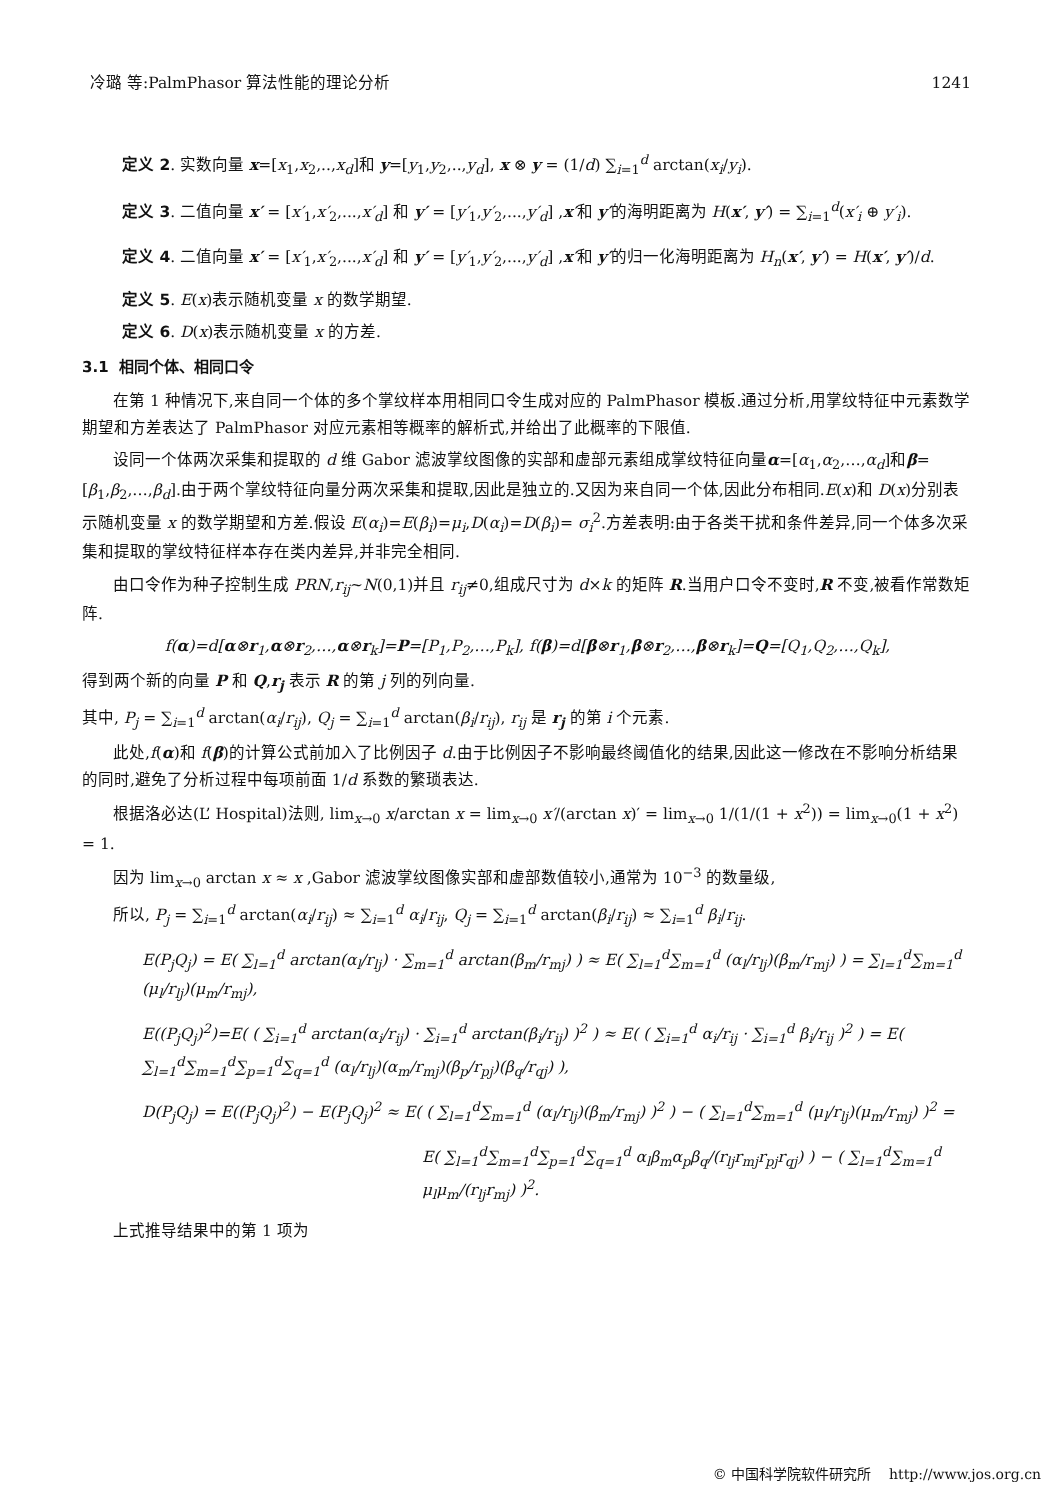冷璐 等:PalmPhasor 算法性能的理论分析 1241
定义 2. 实数向量 x=[x<sub>1</sub>,x<sub>2</sub>,..,x<sub>d</sub>]和 y=[y<sub>1</sub>,y<sub>2</sub>,..,y<sub>d</sub>], x ⊗ y = (1/d) ∑<sub>i=1</sub><sup>d</sup> arctan(x<sub>i</sub>/y<sub>i</sub>).
定义 3. 二值向量 x′ = [x′<sub>1</sub>,x′<sub>2</sub>,...,x′<sub>d</sub>] 和 y′ = [y′<sub>1</sub>,y′<sub>2</sub>,...,y′<sub>d</sub>] ,x′和 y′的海明距离为 H(x′, y′) = ∑<sub>i=1</sub><sup>d</sup>(x′<sub>i</sub> ⊕ y′<sub>i</sub>).
定义 4. 二值向量 x′ = [x′<sub>1</sub>,x′<sub>2</sub>,...,x′<sub>d</sub>] 和 y′ = [y′<sub>1</sub>,y′<sub>2</sub>,...,y′<sub>d</sub>] ,x′和 y′的归一化海明距离为 H<sub>n</sub>(x′, y′) = H(x′, y′)/d.
定义 5. E(x)表示随机变量 x 的数学期望.
定义 6. D(x)表示随机变量 x 的方差.
3.1 相同个体、相同口令
在第 1 种情况下,来自同一个体的多个掌纹样本用相同口令生成对应的 PalmPhasor 模板.通过分析,用掌纹特征中元素数学期望和方差表达了 PalmPhasor 对应元素相等概率的解析式,并给出了此概率的下限值.
设同一个体两次采集和提取的 d 维 Gabor 滤波掌纹图像的实部和虚部元素组成掌纹特征向量α=[α<sub>1</sub>,α<sub>2</sub>,…,α<sub>d</sub>]和β=[β<sub>1</sub>,β<sub>2</sub>,…,β<sub>d</sub>].由于两个掌纹特征向量分两次采集和提取,因此是独立的.又因为来自同一个体,因此分布相同.E(x)和 D(x)分别表示随机变量 x 的数学期望和方差.假设 E(α<sub>i</sub>)=E(β<sub>i</sub>)=μ<sub>i</sub>,D(α<sub>i</sub>)=D(β<sub>i</sub>)= σ<sub>i</sub><sup>2</sup>.方差表明:由于各类干扰和条件差异,同一个体多次采集和提取的掌纹特征样本存在类内差异,并非完全相同.
由口令作为种子控制生成 PRN,r<sub>ij</sub>~N(0,1)并且 r<sub>ij</sub>≠0,组成尺寸为 d×k 的矩阵 R.当用户口令不变时,R 不变,被看作常数矩阵.
f(α)=d[α⊗r<sub>1</sub>,α⊗r<sub>2</sub>,…,α⊗r<sub>k</sub>]=P=[P<sub>1</sub>,P<sub>2</sub>,…,P<sub>k</sub>], f(β)=d[β⊗r<sub>1</sub>,β⊗r<sub>2</sub>,…,β⊗r<sub>k</sub>]=Q=[Q<sub>1</sub>,Q<sub>2</sub>,…,Q<sub>k</sub>],
得到两个新的向量 P 和 Q,r<sub>j</sub> 表示 R 的第 j 列的列向量.
其中, P<sub>j</sub> = ∑<sub>i=1</sub><sup>d</sup> arctan(α<sub>i</sub>/r<sub>ij</sub>), Q<sub>j</sub> = ∑<sub>i=1</sub><sup>d</sup> arctan(β<sub>i</sub>/r<sub>ij</sub>), r<sub>ij</sub> 是 r<sub>j</sub> 的第 i 个元素.
此处,f(α)和 f(β)的计算公式前加入了比例因子 d.由于比例因子不影响最终阈值化的结果,因此这一修改在不影响分析结果的同时,避免了分析过程中每项前面 1/d 系数的繁琐表达.
根据洛必达(L’ Hospital)法则, lim<sub>x→0</sub> x/arctan x = lim<sub>x→0</sub> x′/(arctan x)′ = lim<sub>x→0</sub> 1/(1/(1 + x<sup>2</sup>)) = lim<sub>x→0</sub>(1 + x<sup>2</sup>) = 1.
因为 lim<sub>x→0</sub> arctan x ≈ x ,Gabor 滤波掌纹图像实部和虚部数值较小,通常为 10<sup>−3</sup> 的数量级,
所以, P<sub>j</sub> = ∑<sub>i=1</sub><sup>d</sup> arctan(α<sub>i</sub>/r<sub>ij</sub>) ≈ ∑<sub>i=1</sub><sup>d</sup> α<sub>i</sub>/r<sub>ij</sub>, Q<sub>j</sub> = ∑<sub>i=1</sub><sup>d</sup> arctan(β<sub>i</sub>/r<sub>ij</sub>) ≈ ∑<sub>i=1</sub><sup>d</sup> β<sub>i</sub>/r<sub>ij</sub>.
E(P<sub>j</sub>Q<sub>j</sub>) = E( ∑<sub>l=1</sub><sup>d</sup> arctan(α<sub>l</sub>/r<sub>lj</sub>) · ∑<sub>m=1</sub><sup>d</sup> arctan(β<sub>m</sub>/r<sub>mj</sub>) ) ≈ E( ∑<sub>l=1</sub><sup>d</sup>∑<sub>m=1</sub><sup>d</sup> (α<sub>l</sub>/r<sub>lj</sub>)(β<sub>m</sub>/r<sub>mj</sub>) ) = ∑<sub>l=1</sub><sup>d</sup>∑<sub>m=1</sub><sup>d</sup> (μ<sub>l</sub>/r<sub>lj</sub>)(μ<sub>m</sub>/r<sub>mj</sub>),
E((P<sub>j</sub>Q<sub>j</sub>)<sup>2</sup>)=E( ( ∑<sub>i=1</sub><sup>d</sup> arctan(α<sub>i</sub>/r<sub>ij</sub>) · ∑<sub>i=1</sub><sup>d</sup> arctan(β<sub>i</sub>/r<sub>ij</sub>) )<sup>2</sup> ) ≈ E( ( ∑<sub>i=1</sub><sup>d</sup> α<sub>i</sub>/r<sub>ij</sub> · ∑<sub>i=1</sub><sup>d</sup> β<sub>i</sub>/r<sub>ij</sub> )<sup>2</sup> ) = E( ∑<sub>l=1</sub><sup>d</sup>∑<sub>m=1</sub><sup>d</sup>∑<sub>p=1</sub><sup>d</sup>∑<sub>q=1</sub><sup>d</sup> (α<sub>l</sub>/r<sub>lj</sub>)(α<sub>m</sub>/r<sub>mj</sub>)(β<sub>p</sub>/r<sub>pj</sub>)(β<sub>q</sub>/r<sub>qj</sub>) ),
D(P<sub>j</sub>Q<sub>j</sub>) = E((P<sub>j</sub>Q<sub>j</sub>)<sup>2</sup>) − E(P<sub>j</sub>Q<sub>j</sub>)<sup>2</sup> ≈ E( ( ∑<sub>l=1</sub><sup>d</sup>∑<sub>m=1</sub><sup>d</sup> (α<sub>l</sub>/r<sub>lj</sub>)(β<sub>m</sub>/r<sub>mj</sub>) )<sup>2</sup> ) − ( ∑<sub>l=1</sub><sup>d</sup>∑<sub>m=1</sub><sup>d</sup> (μ<sub>l</sub>/r<sub>lj</sub>)(μ<sub>m</sub>/r<sub>mj</sub>) )<sup>2</sup> =
E( ∑<sub>l=1</sub><sup>d</sup>∑<sub>m=1</sub><sup>d</sup>∑<sub>p=1</sub><sup>d</sup>∑<sub>q=1</sub><sup>d</sup> α<sub>l</sub>β<sub>m</sub>α<sub>p</sub>β<sub>q</sub>/(r<sub>lj</sub>r<sub>mj</sub>r<sub>pj</sub>r<sub>qj</sub>) ) − ( ∑<sub>l=1</sub><sup>d</sup>∑<sub>m=1</sub><sup>d</sup> μ<sub>l</sub>μ<sub>m</sub>/(r<sub>lj</sub>r<sub>mj</sub>) )<sup>2</sup>.
上式推导结果中的第 1 项为
© 中国科学院软件研究所 http://www.jos.org.cn